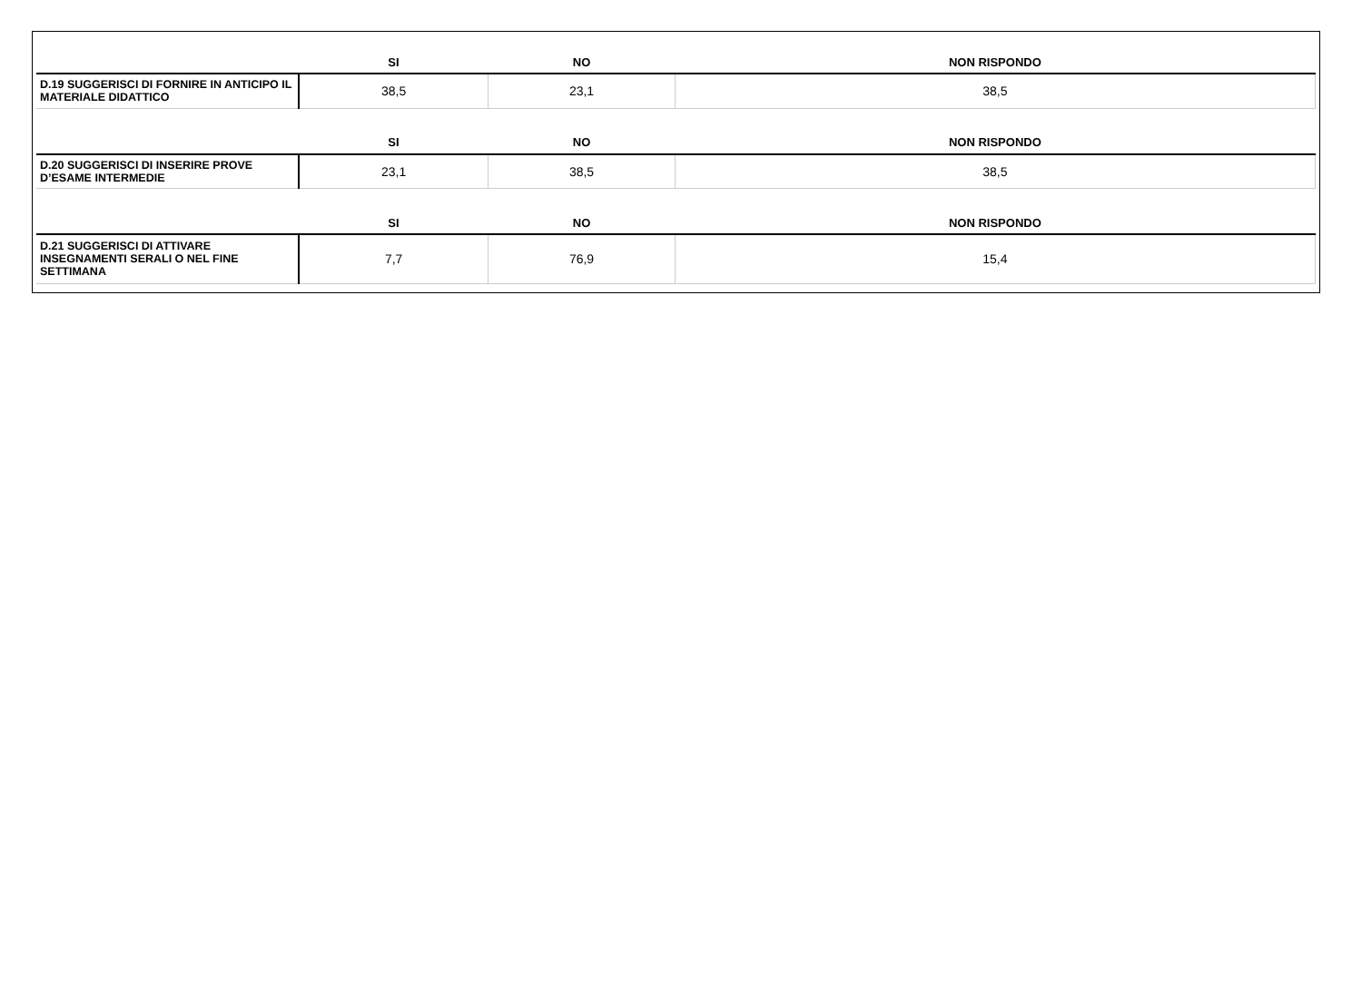| | SI | NO | NON RISPONDO |
| --- | --- | --- | --- |
| D.19 SUGGERISCI DI FORNIRE IN ANTICIPO IL MATERIALE DIDATTICO | 38,5 | 23,1 | 38,5 |
| | SI | NO | NON RISPONDO |
| D.20 SUGGERISCI DI INSERIRE PROVE D’ESAME INTERMEDIE | 23,1 | 38,5 | 38,5 |
| | SI | NO | NON RISPONDO |
| D.21 SUGGERISCI DI ATTIVARE INSEGNAMENTI SERALI O NEL FINE SETTIMANA | 7,7 | 76,9 | 15,4 |